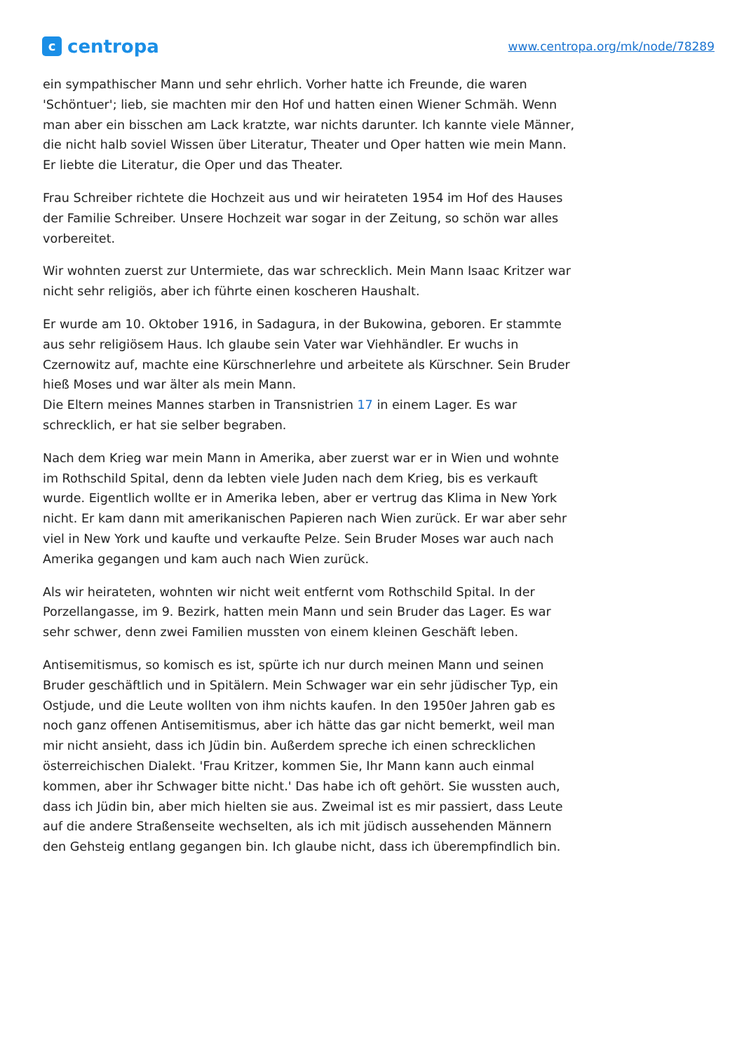c
centropa
www.centropa.org/mk/node/78289
ein sympathischer Mann und sehr ehrlich. Vorher hatte ich Freunde, die waren 'Schöntuer'; lieb, sie machten mir den Hof und hatten einen Wiener Schmäh. Wenn man aber ein bisschen am Lack kratzte, war nichts darunter. Ich kannte viele Männer, die nicht halb soviel Wissen über Literatur, Theater und Oper hatten wie mein Mann. Er liebte die Literatur, die Oper und das Theater.
Frau Schreiber richtete die Hochzeit aus und wir heirateten 1954 im Hof des Hauses der Familie Schreiber. Unsere Hochzeit war sogar in der Zeitung, so schön war alles vorbereitet.
Wir wohnten zuerst zur Untermiete, das war schrecklich. Mein Mann Isaac Kritzer war nicht sehr religiös, aber ich führte einen koscheren Haushalt.
Er wurde am 10. Oktober 1916, in Sadagura, in der Bukowina, geboren. Er stammte aus sehr religiösem Haus. Ich glaube sein Vater war Viehhändler. Er wuchs in Czernowitz auf, machte eine Kürschnerlehre und arbeitete als Kürschner. Sein Bruder hieß Moses und war älter als mein Mann.
Die Eltern meines Mannes starben in Transnistrien 17 in einem Lager. Es war schrecklich, er hat sie selber begraben.
Nach dem Krieg war mein Mann in Amerika, aber zuerst war er in Wien und wohnte im Rothschild Spital, denn da lebten viele Juden nach dem Krieg, bis es verkauft wurde. Eigentlich wollte er in Amerika leben, aber er vertrug das Klima in New York nicht. Er kam dann mit amerikanischen Papieren nach Wien zurück. Er war aber sehr viel in New York und kaufte und verkaufte Pelze. Sein Bruder Moses war auch nach Amerika gegangen und kam auch nach Wien zurück.
Als wir heirateten, wohnten wir nicht weit entfernt vom Rothschild Spital. In der Porzellangasse, im 9. Bezirk, hatten mein Mann und sein Bruder das Lager. Es war sehr schwer, denn zwei Familien mussten von einem kleinen Geschäft leben.
Antisemitismus, so komisch es ist, spürte ich nur durch meinen Mann und seinen Bruder geschäftlich und in Spitälern. Mein Schwager war ein sehr jüdischer Typ, ein Ostjude, und die Leute wollten von ihm nichts kaufen. In den 1950er Jahren gab es noch ganz offenen Antisemitismus, aber ich hätte das gar nicht bemerkt, weil man mir nicht ansieht, dass ich Jüdin bin. Außerdem spreche ich einen schrecklichen österreichischen Dialekt. 'Frau Kritzer, kommen Sie, Ihr Mann kann auch einmal kommen, aber ihr Schwager bitte nicht.' Das habe ich oft gehört. Sie wussten auch, dass ich Jüdin bin, aber mich hielten sie aus. Zweimal ist es mir passiert, dass Leute auf die andere Straßenseite wechselten, als ich mit jüdisch aussehenden Männern den Gehsteig entlang gegangen bin. Ich glaube nicht, dass ich überempfindlich bin.